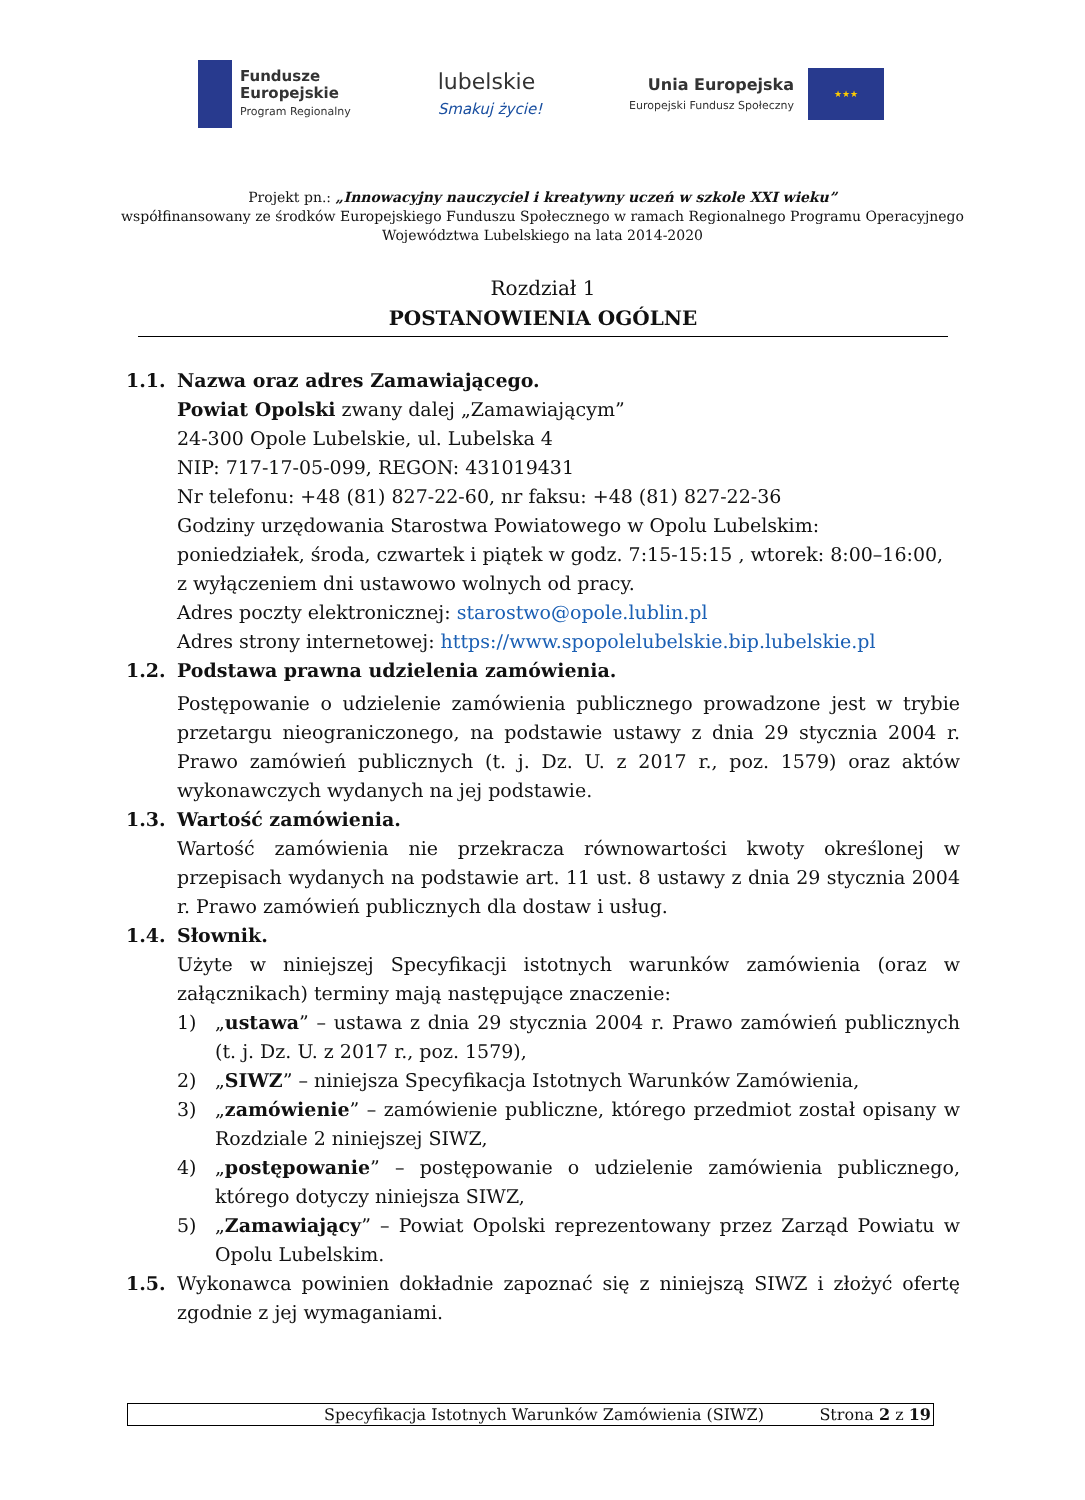Fundusze
Europejskie
Program Regionalny
lubelskie
Smakuj życie!
Unia Europejska
Europejski Fundusz Społeczny
★★★
Projekt pn.: „Innowacyjny nauczyciel i kreatywny uczeń w szkole XXI wieku”
współfinansowany ze środków Europejskiego Funduszu Społecznego w ramach Regionalnego Programu Operacyjnego
Województwa Lubelskiego na lata 2014-2020
Rozdział 1
POSTANOWIENIA OGÓLNE
1.1. Nazwa oraz adres Zamawiającego.
Powiat Opolski zwany dalej „Zamawiającym”
24-300 Opole Lubelskie, ul. Lubelska 4
NIP: 717-17-05-099, REGON: 431019431
Nr telefonu: +48 (81) 827-22-60, nr faksu: +48 (81) 827-22-36
Godziny urzędowania Starostwa Powiatowego w Opolu Lubelskim:
poniedziałek, środa, czwartek i piątek w godz. 7:15-15:15 , wtorek: 8:00–16:00,
z wyłączeniem dni ustawowo wolnych od pracy.
Adres poczty elektronicznej: starostwo@opole.lublin.pl
Adres strony internetowej: https://www.spopolelubelskie.bip.lubelskie.pl
1.2. Podstawa prawna udzielenia zamówienia.
Postępowanie o udzielenie zamówienia publicznego prowadzone jest w trybie przetargu nieograniczonego, na podstawie ustawy z dnia 29 stycznia 2004 r. Prawo zamówień publicznych (t. j. Dz. U. z 2017 r., poz. 1579) oraz aktów wykonawczych wydanych na jej podstawie.
1.3. Wartość zamówienia.
Wartość zamówienia nie przekracza równowartości kwoty określonej w przepisach wydanych na podstawie art. 11 ust. 8 ustawy z dnia 29 stycznia 2004 r. Prawo zamówień publicznych dla dostaw i usług.
1.4. Słownik.
Użyte w niniejszej Specyfikacji istotnych warunków zamówienia (oraz w załącznikach) terminy mają następujące znaczenie:
1) „ustawa” – ustawa z dnia 29 stycznia 2004 r. Prawo zamówień publicznych (t. j. Dz. U. z 2017 r., poz. 1579),
2) „SIWZ” – niniejsza Specyfikacja Istotnych Warunków Zamówienia,
3) „zamówienie” – zamówienie publiczne, którego przedmiot został opisany w Rozdziale 2 niniejszej SIWZ,
4) „postępowanie” – postępowanie o udzielenie zamówienia publicznego, którego dotyczy niniejsza SIWZ,
5) „Zamawiający” – Powiat Opolski reprezentowany przez Zarząd Powiatu w Opolu Lubelskim.
1.5. Wykonawca powinien dokładnie zapoznać się z niniejszą SIWZ i złożyć ofertę zgodnie z jej wymaganiami.
Specyfikacja Istotnych Warunków Zamówienia (SIWZ) Strona 2 z 19